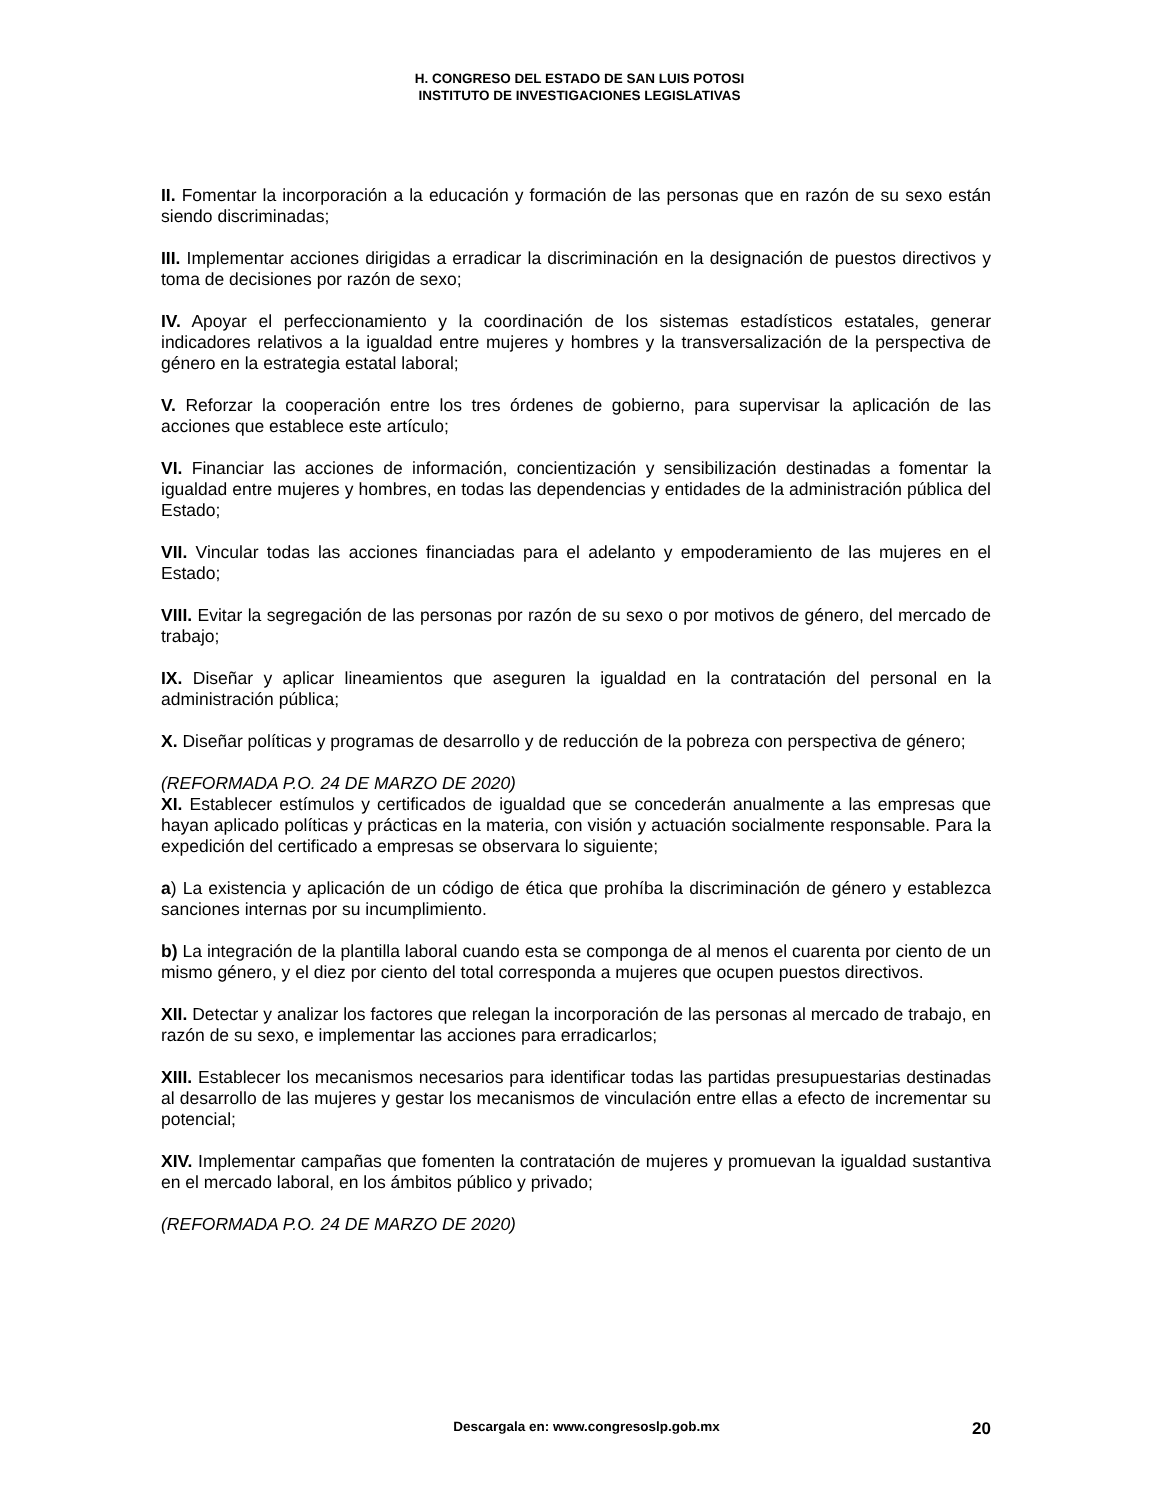H. CONGRESO DEL ESTADO DE SAN LUIS POTOSI
INSTITUTO DE INVESTIGACIONES LEGISLATIVAS
II. Fomentar la incorporación a la educación y formación de las personas que en razón de su sexo están siendo discriminadas;
III. Implementar acciones dirigidas a erradicar la discriminación en la designación de puestos directivos y toma de decisiones por razón de sexo;
IV. Apoyar el perfeccionamiento y la coordinación de los sistemas estadísticos estatales, generar indicadores relativos a la igualdad entre mujeres y hombres y la transversalización de la perspectiva de género en la estrategia estatal laboral;
V. Reforzar la cooperación entre los tres órdenes de gobierno, para supervisar la aplicación de las acciones que establece este artículo;
VI. Financiar las acciones de información, concientización y sensibilización destinadas a fomentar la igualdad entre mujeres y hombres, en todas las dependencias y entidades de la administración pública del Estado;
VII. Vincular todas las acciones financiadas para el adelanto y empoderamiento de las mujeres en el Estado;
VIII. Evitar la segregación de las personas por razón de su sexo o por motivos de género, del mercado de trabajo;
IX. Diseñar y aplicar lineamientos que aseguren la igualdad en la contratación del personal en la administración pública;
X. Diseñar políticas y programas de desarrollo y de reducción de la pobreza con perspectiva de género;
(REFORMADA P.O. 24 DE MARZO DE 2020)
XI. Establecer estímulos y certificados de igualdad que se concederán anualmente a las empresas que hayan aplicado políticas y prácticas en la materia, con visión y actuación socialmente responsable. Para la expedición del certificado a empresas se observara lo siguiente;
a) La existencia y aplicación de un código de ética que prohíba la discriminación de género y establezca sanciones internas por su incumplimiento.
b) La integración de la plantilla laboral cuando esta se componga de al menos el cuarenta por ciento de un mismo género, y el diez por ciento del total corresponda a mujeres que ocupen puestos directivos.
XII. Detectar y analizar los factores que relegan la incorporación de las personas al mercado de trabajo, en razón de su sexo, e implementar las acciones para erradicarlos;
XIII. Establecer los mecanismos necesarios para identificar todas las partidas presupuestarias destinadas al desarrollo de las mujeres y gestar los mecanismos de vinculación entre ellas a efecto de incrementar su potencial;
XIV. Implementar campañas que fomenten la contratación de mujeres y promuevan la igualdad sustantiva en el mercado laboral, en los ámbitos público y privado;
(REFORMADA P.O. 24 DE MARZO DE 2020)
Descargala en: www.congresoslp.gob.mx 20